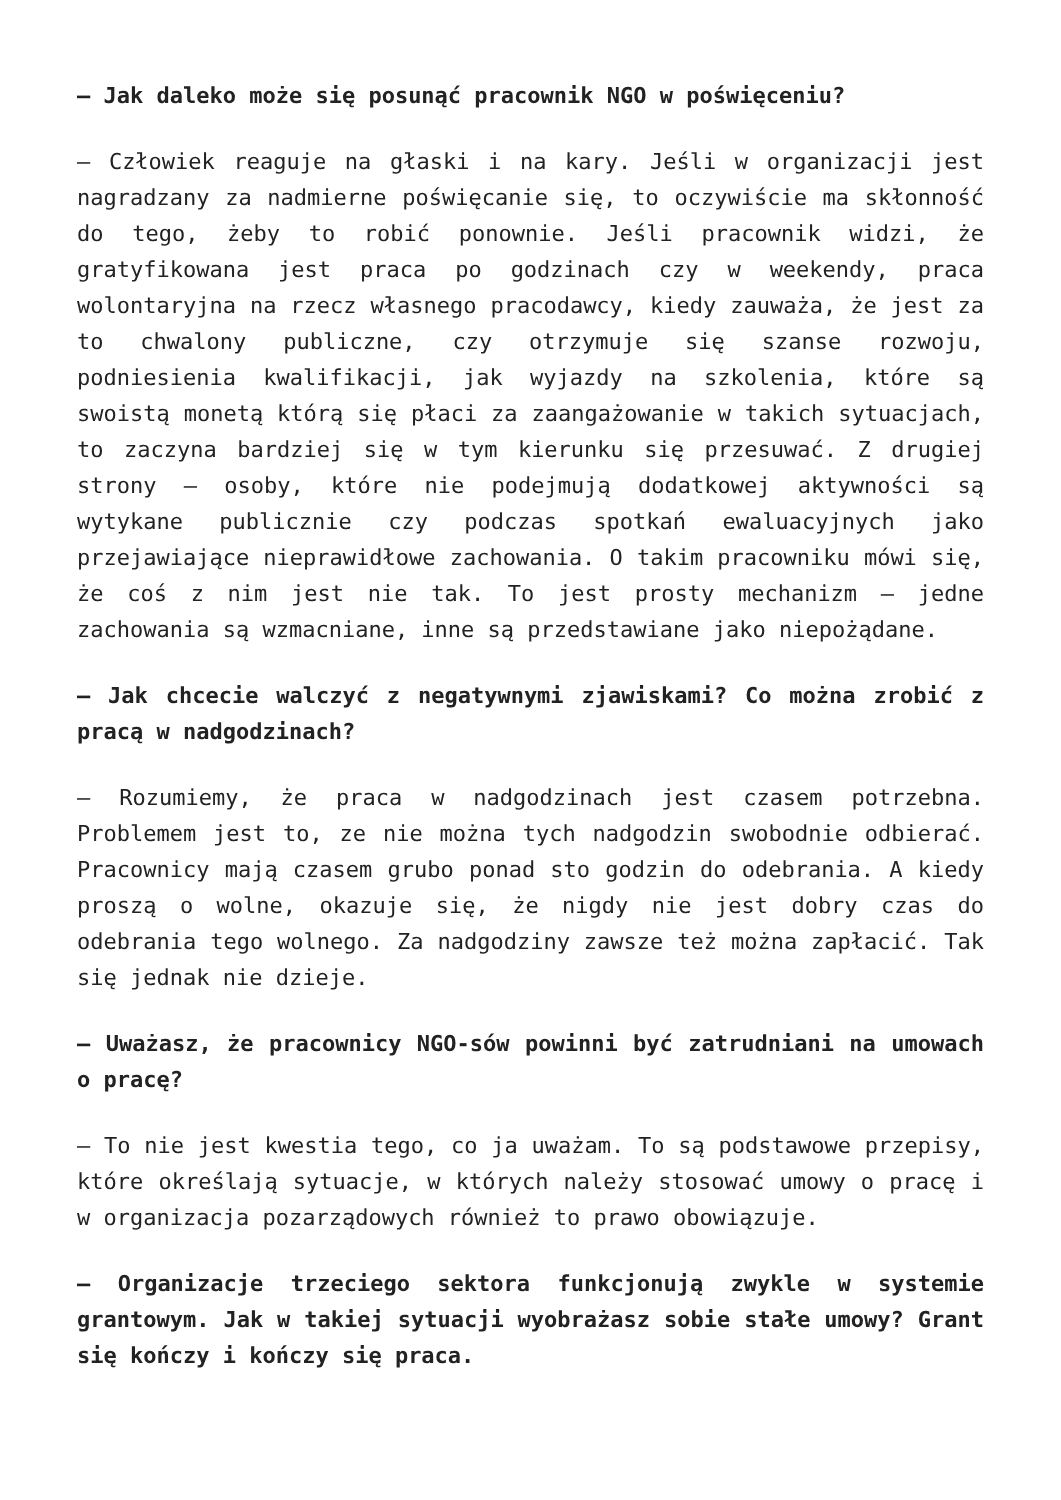– Jak daleko może się posunąć pracownik NGO w poświęceniu?
– Człowiek reaguje na głaski i na kary. Jeśli w organizacji jest nagradzany za nadmierne poświęcanie się, to oczywiście ma skłonność do tego, żeby to robić ponownie. Jeśli pracownik widzi, że gratyfikowana jest praca po godzinach czy w weekendy, praca wolontaryjna na rzecz własnego pracodawcy, kiedy zauważa, że jest za to chwalony publiczne, czy otrzymuje się szanse rozwoju, podniesienia kwalifikacji, jak wyjazdy na szkolenia, które są swoistą monetą którą się płaci za zaangażowanie w takich sytuacjach, to zaczyna bardziej się w tym kierunku się przesuwać. Z drugiej strony – osoby, które nie podejmują dodatkowej aktywności są wytykane publicznie czy podczas spotkań ewaluacyjnych jako przejawiające nieprawidłowe zachowania. O takim pracowniku mówi się, że coś z nim jest nie tak. To jest prosty mechanizm – jedne zachowania są wzmacniane, inne są przedstawiane jako niepożądane.
– Jak chcecie walczyć z negatywnymi zjawiskami? Co można zrobić z pracą w nadgodzinach?
– Rozumiemy, że praca w nadgodzinach jest czasem potrzebna. Problemem jest to, ze nie można tych nadgodzin swobodnie odbierać. Pracownicy mają czasem grubo ponad sto godzin do odebrania. A kiedy proszą o wolne, okazuje się, że nigdy nie jest dobry czas do odebrania tego wolnego. Za nadgodziny zawsze też można zapłacić. Tak się jednak nie dzieje.
– Uważasz, że pracownicy NGO-sów powinni być zatrudniani na umowach o pracę?
– To nie jest kwestia tego, co ja uważam. To są podstawowe przepisy, które określają sytuacje, w których należy stosować umowy o pracę i w organizacja pozarządowych również to prawo obowiązuje.
– Organizacje trzeciego sektora funkcjonują zwykle w systemie grantowym. Jak w takiej sytuacji wyobrażasz sobie stałe umowy? Grant się kończy i kończy się praca.